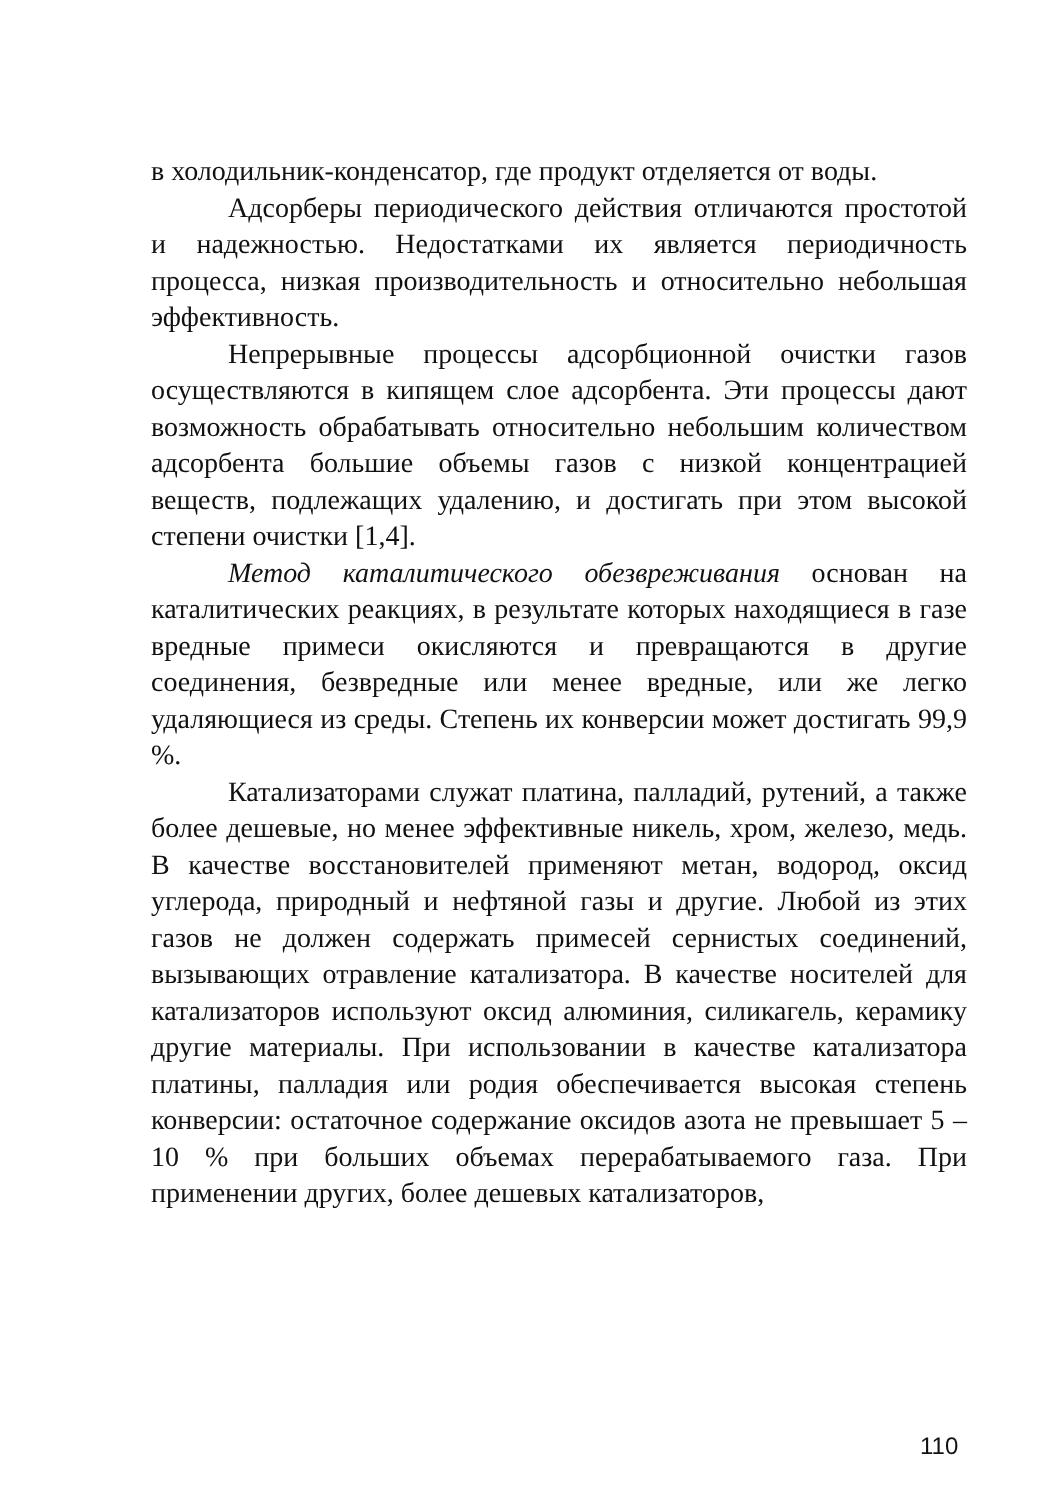в холодильник-конденсатор, где продукт отделяется от воды.
Адсорберы периодического действия отличаются простотой и надежностью. Недостатками их является периодичность процесса, низкая производительность и относительно небольшая эффективность.
Непрерывные процессы адсорбционной очистки газов осуществляются в кипящем слое адсорбента. Эти процессы дают возможность обрабатывать относительно небольшим количеством адсорбента большие объемы газов с низкой концентрацией веществ, подлежащих удалению, и достигать при этом высокой степени очистки [1,4].
Метод каталитического обезвреживания основан на каталитических реакциях, в результате которых находящиеся в газе вредные примеси окисляются и превращаются в другие соединения, безвредные или менее вредные, или же легко удаляющиеся из среды. Степень их конверсии может достигать 99,9 %.
Катализаторами служат платина, палладий, рутений, а также более дешевые, но менее эффективные никель, хром, железо, медь. В качестве восстановителей применяют метан, водород, оксид углерода, природный и нефтяной газы и другие. Любой из этих газов не должен содержать примесей сернистых соединений, вызывающих отравление катализатора. В качестве носителей для катализаторов используют оксид алюминия, силикагель, керамику другие материалы. При использовании в качестве катализатора платины, палладия или родия обеспечивается высокая степень конверсии: остаточное содержание оксидов азота не превышает 5 – 10 % при больших объемах перерабатываемого газа. При применении других, более дешевых катализаторов,
110